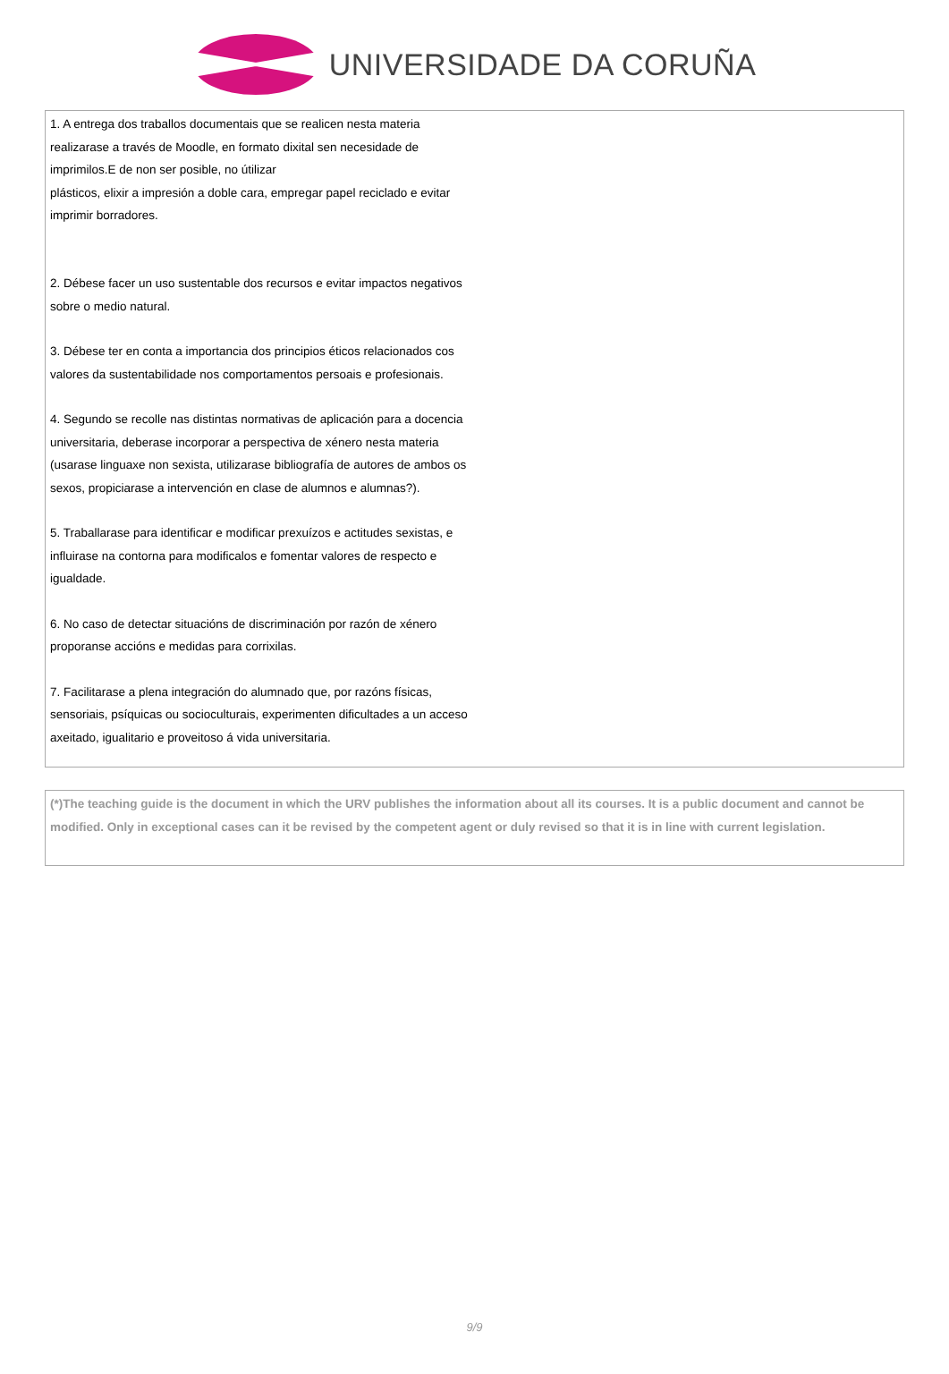UNIVERSIDADE DA CORUÑA
1. A entrega dos traballos documentais que se realicen nesta materia realizarase a través de Moodle, en formato dixital sen necesidade de imprimilos.E de non ser posible, no útilizar
plásticos, elixir a impresión a doble cara, empregar papel reciclado e evitar
imprimir borradores.
2. Débese facer un uso sustentable dos recursos e evitar impactos negativos sobre o medio natural.
3. Débese ter en conta a importancia dos principios éticos relacionados cos valores da sustentabilidade nos comportamentos persoais e profesionais.
4. Segundo se recolle nas distintas normativas de aplicación para a docencia universitaria, deberase incorporar a perspectiva de xénero nesta materia (usarase linguaxe non sexista, utilizarase bibliografía de autores de ambos os sexos, propiciarase a intervención en clase de alumnos e alumnas?).
5. Traballarase para identificar e modificar prexuízos e actitudes sexistas, e influirase na contorna para modificalos e fomentar valores de respecto e igualdade.
6. No caso de detectar situacións de discriminación por razón de xénero proporanse accións e medidas para corrixilas.
7. Facilitarase a plena integración do alumnado que, por razóns físicas, sensoriais, psíquicas ou socioculturais, experimenten dificultades a un acceso axeitado, igualitario e proveitoso á vida universitaria.
(*)The teaching guide is the document in which the URV publishes the information about all its courses. It is a public document and cannot be modified. Only in exceptional cases can it be revised by the competent agent or duly revised so that it is in line with current legislation.
9/9